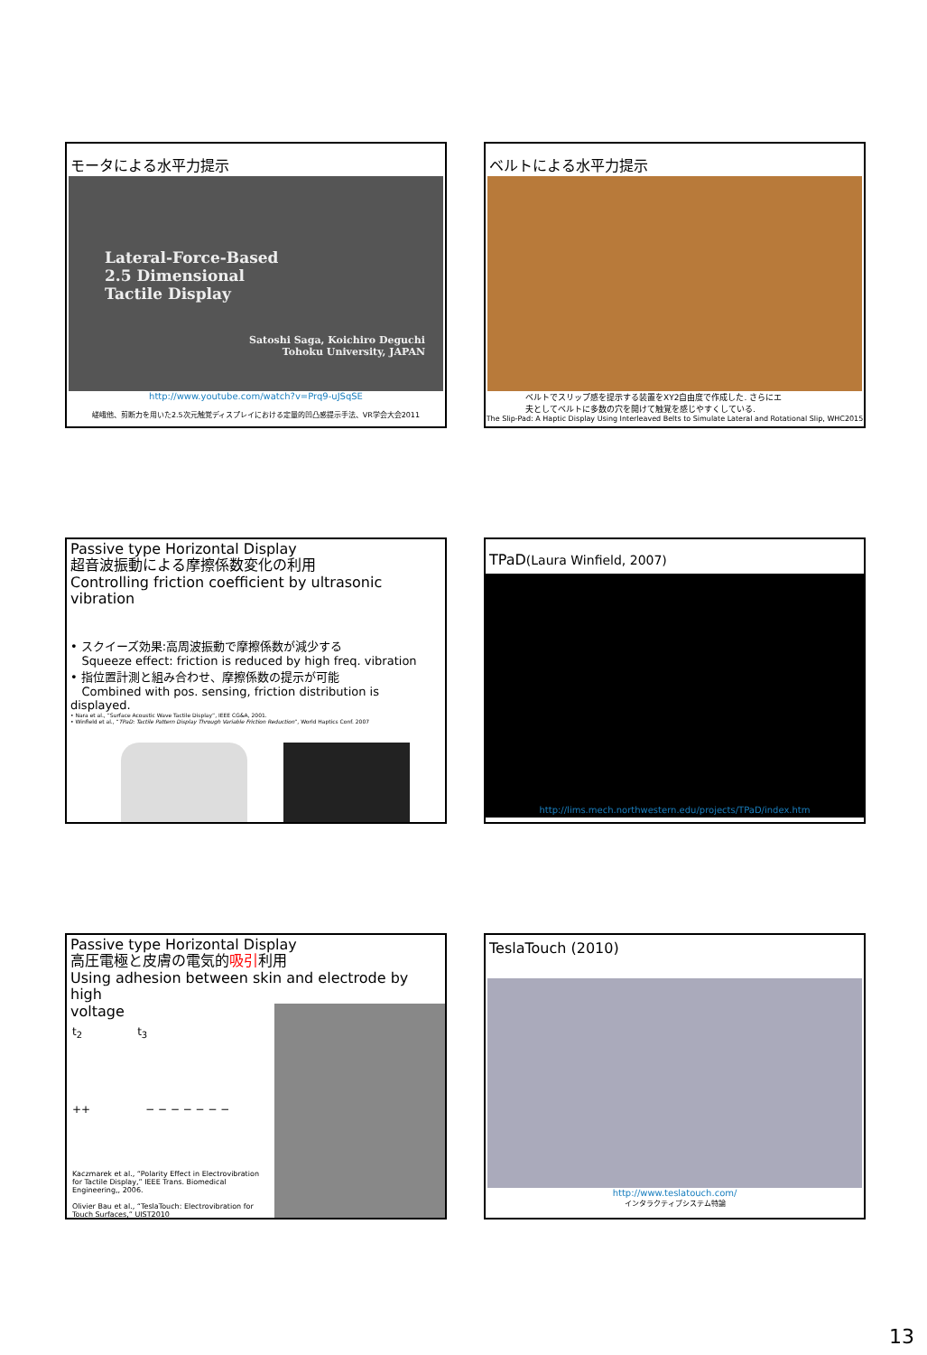モータによる水平力提示
Lateral-Force-Based
2.5 Dimensional
Tactile Display
Satoshi Saga, Koichiro Deguchi
Tohoku University, JAPAN
http://www.youtube.com/watch?v=Prq9-uJSqSE
嵯峨他、剪断力を用いた2.5次元触覚ディスプレイにおける定量的凹凸感提示手法、VR学会大会2011
ベルトによる水平力提示
ベルトでスリップ感を提示する装置をXY2自由度で作成した. さらにエ
夫としてベルトに多数の穴を開けて触覚を感じやすくしている.
The Slip-Pad: A Haptic Display Using Interleaved Belts to Simulate Lateral and Rotational Slip, WHC2015
Passive type Horizontal Display
超音波振動による摩擦係数変化の利用
Controlling friction coefficient by ultrasonic vibration
• スクイーズ効果:高周波振動で摩擦係数が減少する
Squeeze effect: friction is reduced by high freq. vibration
• 指位置計測と組み合わせ、摩擦係数の提示が可能
Combined with pos. sensing, friction distribution is displayed.
• Nara et al., “Surface Acoustic Wave Tactile Display”, IEEE CG&A, 2001.
• Winfield et al., “TPaD: Tactile Pattern Display Through Variable Friction Reduction”, World Haptics Conf. 2007
TPaD(Laura Winfield, 2007)
http://lims.mech.northwestern.edu/projects/TPaD/index.htm
Passive type Horizontal Display
高圧電極と皮膚の電気的吸引利用
Using adhesion between skin and electrode by high
voltage
t<sub>2</sub> t<sub>3</sub>
++ − − − − − − −
Kaczmarek et al., “Polarity Effect in Electrovibration for Tactile Display,” IEEE Trans. Biomedical Engineering,, 2006.
Olivier Bau et al., “TeslaTouch: Electrovibration for Touch Surfaces,” UIST2010
TeslaTouch (2010)
http://www.teslatouch.com/
インタラクティブシステム特論
13